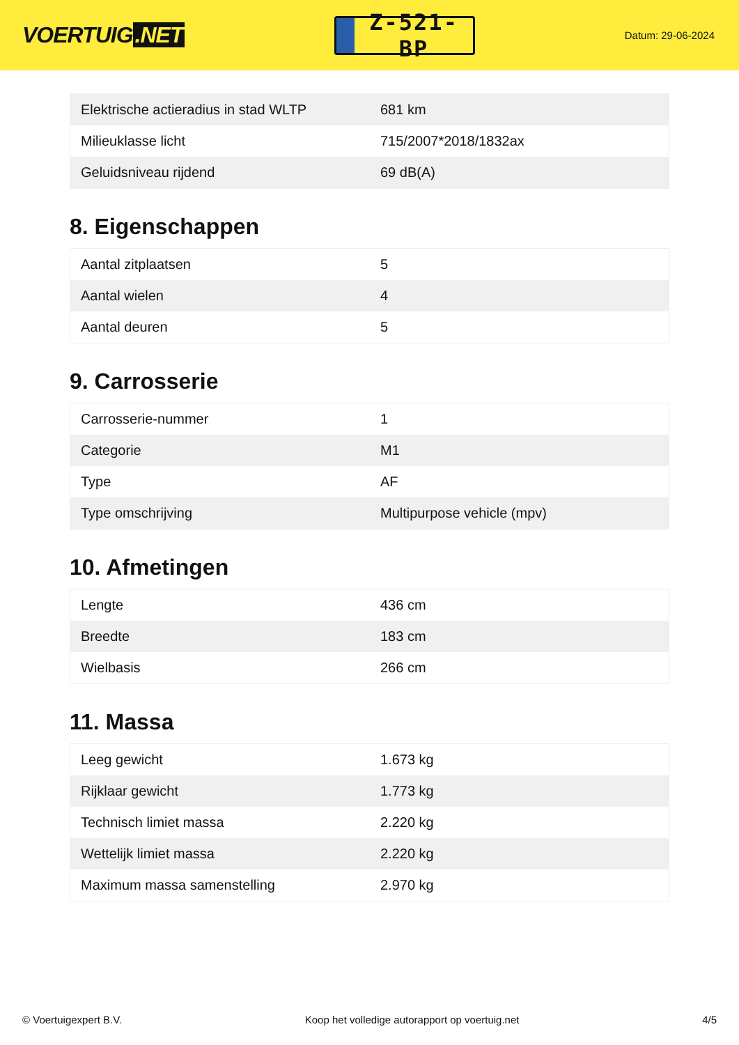VOERTUIG.NET
Z-521-BP
Datum: 29-06-2024
| Elektrische actieradius in stad WLTP | 681 km |
| Milieuklasse licht | 715/2007*2018/1832ax |
| Geluidsniveau rijdend | 69 dB(A) |
8. Eigenschappen
| Aantal zitplaatsen | 5 |
| Aantal wielen | 4 |
| Aantal deuren | 5 |
9. Carrosserie
| Carrosserie-nummer | 1 |
| Categorie | M1 |
| Type | AF |
| Type omschrijving | Multipurpose vehicle (mpv) |
10. Afmetingen
| Lengte | 436 cm |
| Breedte | 183 cm |
| Wielbasis | 266 cm |
11. Massa
| Leeg gewicht | 1.673 kg |
| Rijklaar gewicht | 1.773 kg |
| Technisch limiet massa | 2.220 kg |
| Wettelijk limiet massa | 2.220 kg |
| Maximum massa samenstelling | 2.970 kg |
© Voertuigexpert B.V. Koop het volledige autorapport op voertuig.net 4/5